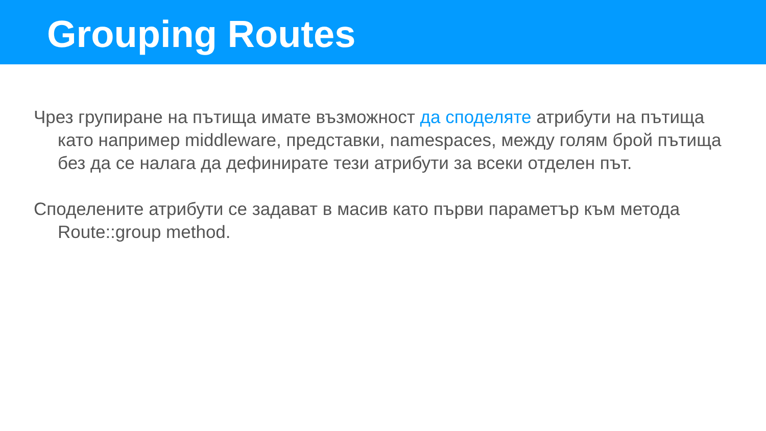Grouping Routes
Чрез групиране на пътища имате възможност да споделяте атрибути на пътища като например middleware, представки, namespaces, между голям брой пътища без да се налага да дефинирате тези атрибути за всеки отделен път.
Споделените атрибути се задават в масив като първи параметър към метода Route::group method.